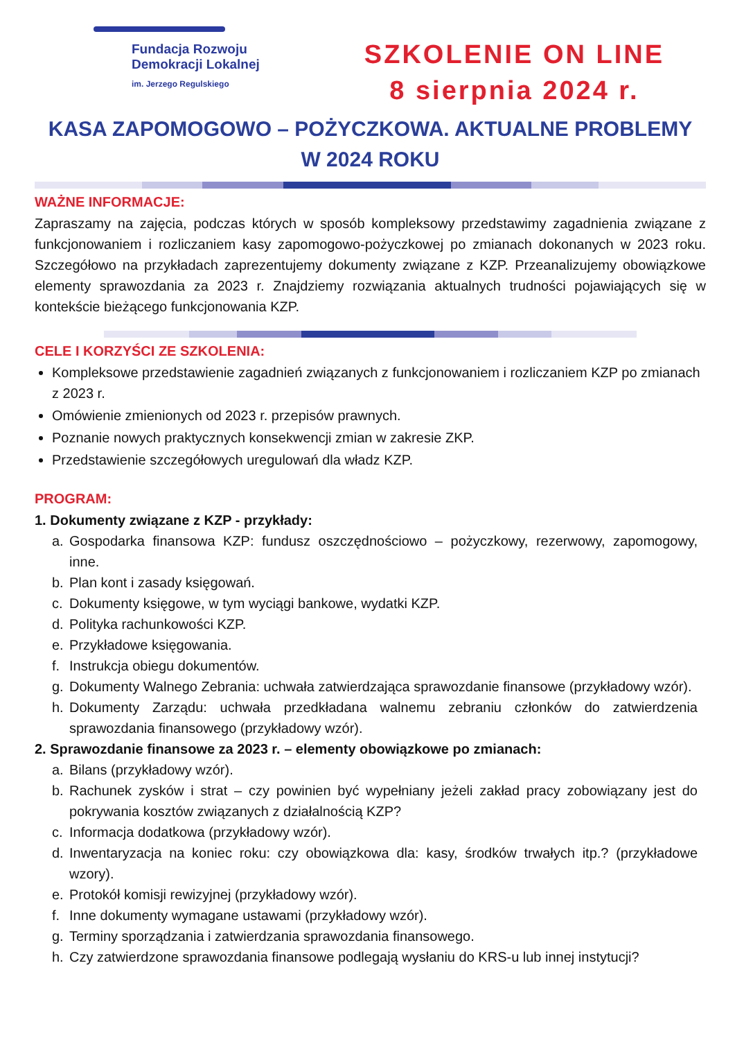Fundacja Rozwoju
Demokracji Lokalnej
im. Jerzego Regulskiego
SZKOLENIE ON LINE
8 sierpnia 2024 r.
KASA ZAPOMOGOWO – POŻYCZKOWA. AKTUALNE PROBLEMY
W 2024 ROKU
WAŻNE INFORMACJE:
Zapraszamy na zajęcia, podczas których w sposób kompleksowy przedstawimy zagadnienia związane z funkcjonowaniem i rozliczaniem kasy zapomogowo-pożyczkowej po zmianach dokonanych w 2023 roku. Szczegółowo na przykładach zaprezentujemy dokumenty związane z KZP. Przeanalizujemy obowiązkowe elementy sprawozdania za 2023 r. Znajdziemy rozwiązania aktualnych trudności pojawiających się w kontekście bieżącego funkcjonowania KZP.
CELE I KORZYŚCI ZE SZKOLENIA:
Kompleksowe przedstawienie zagadnień związanych z funkcjonowaniem i rozliczaniem KZP po zmianach z 2023 r.
Omówienie zmienionych od 2023 r. przepisów prawnych.
Poznanie nowych praktycznych konsekwencji zmian w zakresie ZKP.
Przedstawienie szczegółowych uregulowań dla władz KZP.
PROGRAM:
1. Dokumenty związane z KZP - przykłady:
a. Gospodarka finansowa KZP: fundusz oszczędnościowo – pożyczkowy, rezerwowy, zapomogowy, inne.
b. Plan kont i zasady księgowań.
c. Dokumenty księgowe, w tym wyciągi bankowe, wydatki KZP.
d. Polityka rachunkowości KZP.
e. Przykładowe księgowania.
f. Instrukcja obiegu dokumentów.
g. Dokumenty Walnego Zebrania: uchwała zatwierdzająca sprawozdanie finansowe (przykładowy wzór).
h. Dokumenty Zarządu: uchwała przedkładana walnemu zebraniu członków do zatwierdzenia sprawozdania finansowego (przykładowy wzór).
2. Sprawozdanie finansowe za 2023 r. – elementy obowiązkowe po zmianach:
a. Bilans (przykładowy wzór).
b. Rachunek zysków i strat – czy powinien być wypełniany jeżeli zakład pracy zobowiązany jest do pokrywania kosztów związanych z działalnością KZP?
c. Informacja dodatkowa (przykładowy wzór).
d. Inwentaryzacja na koniec roku: czy obowiązkowa dla: kasy, środków trwałych itp.? (przykładowe wzory).
e. Protokół komisji rewizyjnej (przykładowy wzór).
f. Inne dokumenty wymagane ustawami (przykładowy wzór).
g. Terminy sporządzania i zatwierdzania sprawozdania finansowego.
h. Czy zatwierdzone sprawozdania finansowe podlegają wysłaniu do KRS-u lub innej instytucji?